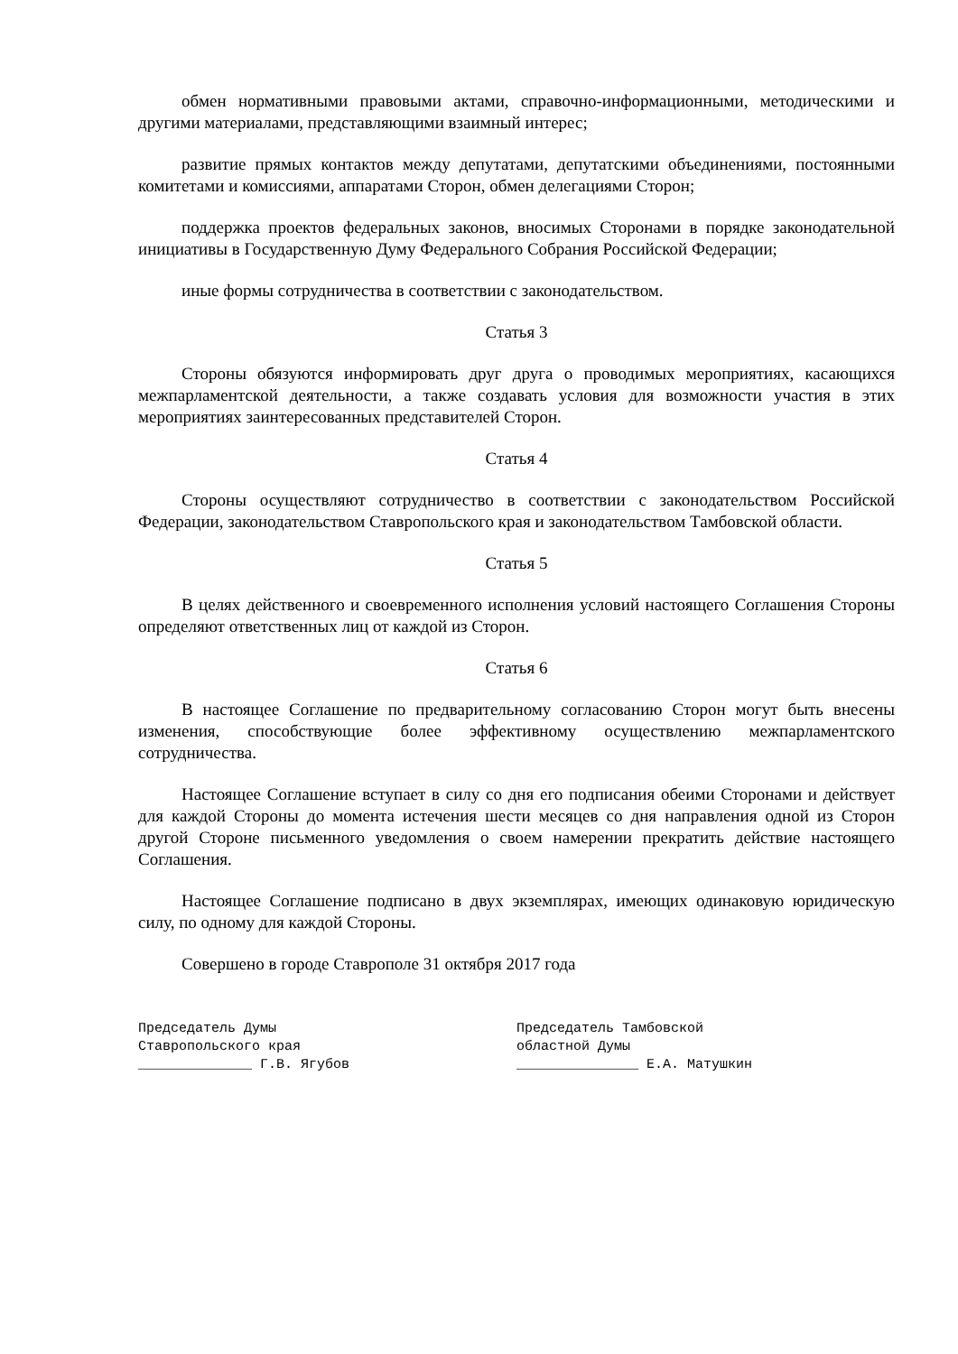обмен нормативными правовыми актами, справочно-информационными, методическими и другими материалами, представляющими взаимный интерес;
развитие прямых контактов между депутатами, депутатскими объединениями, постоянными комитетами и комиссиями, аппаратами Сторон, обмен делегациями Сторон;
поддержка проектов федеральных законов, вносимых Сторонами в порядке законодательной инициативы в Государственную Думу Федерального Собрания Российской Федерации;
иные формы сотрудничества в соответствии с законодательством.
Статья 3
Стороны обязуются информировать друг друга о проводимых мероприятиях, касающихся межпарламентской деятельности, а также создавать условия для возможности участия в этих мероприятиях заинтересованных представителей Сторон.
Статья 4
Стороны осуществляют сотрудничество в соответствии с законодательством Российской Федерации, законодательством Ставропольского края и законодательством Тамбовской области.
Статья 5
В целях действенного и своевременного исполнения условий настоящего Соглашения Стороны определяют ответственных лиц от каждой из Сторон.
Статья 6
В настоящее Соглашение по предварительному согласованию Сторон могут быть внесены изменения, способствующие более эффективному осуществлению межпарламентского сотрудничества.
Настоящее Соглашение вступает в силу со дня его подписания обеими Сторонами и действует для каждой Стороны до момента истечения шести месяцев со дня направления одной из Сторон другой Стороне письменного уведомления о своем намерении прекратить действие настоящего Соглашения.
Настоящее Соглашение подписано в двух экземплярах, имеющих одинаковую юридическую силу, по одному для каждой Стороны.
Совершено в городе Ставрополе 31 октября 2017 года
Председатель Думы
Ставропольского края
______________ Г.В. Ягубов
Председатель Тамбовской
областной Думы
_______________ Е.А. Матушкин